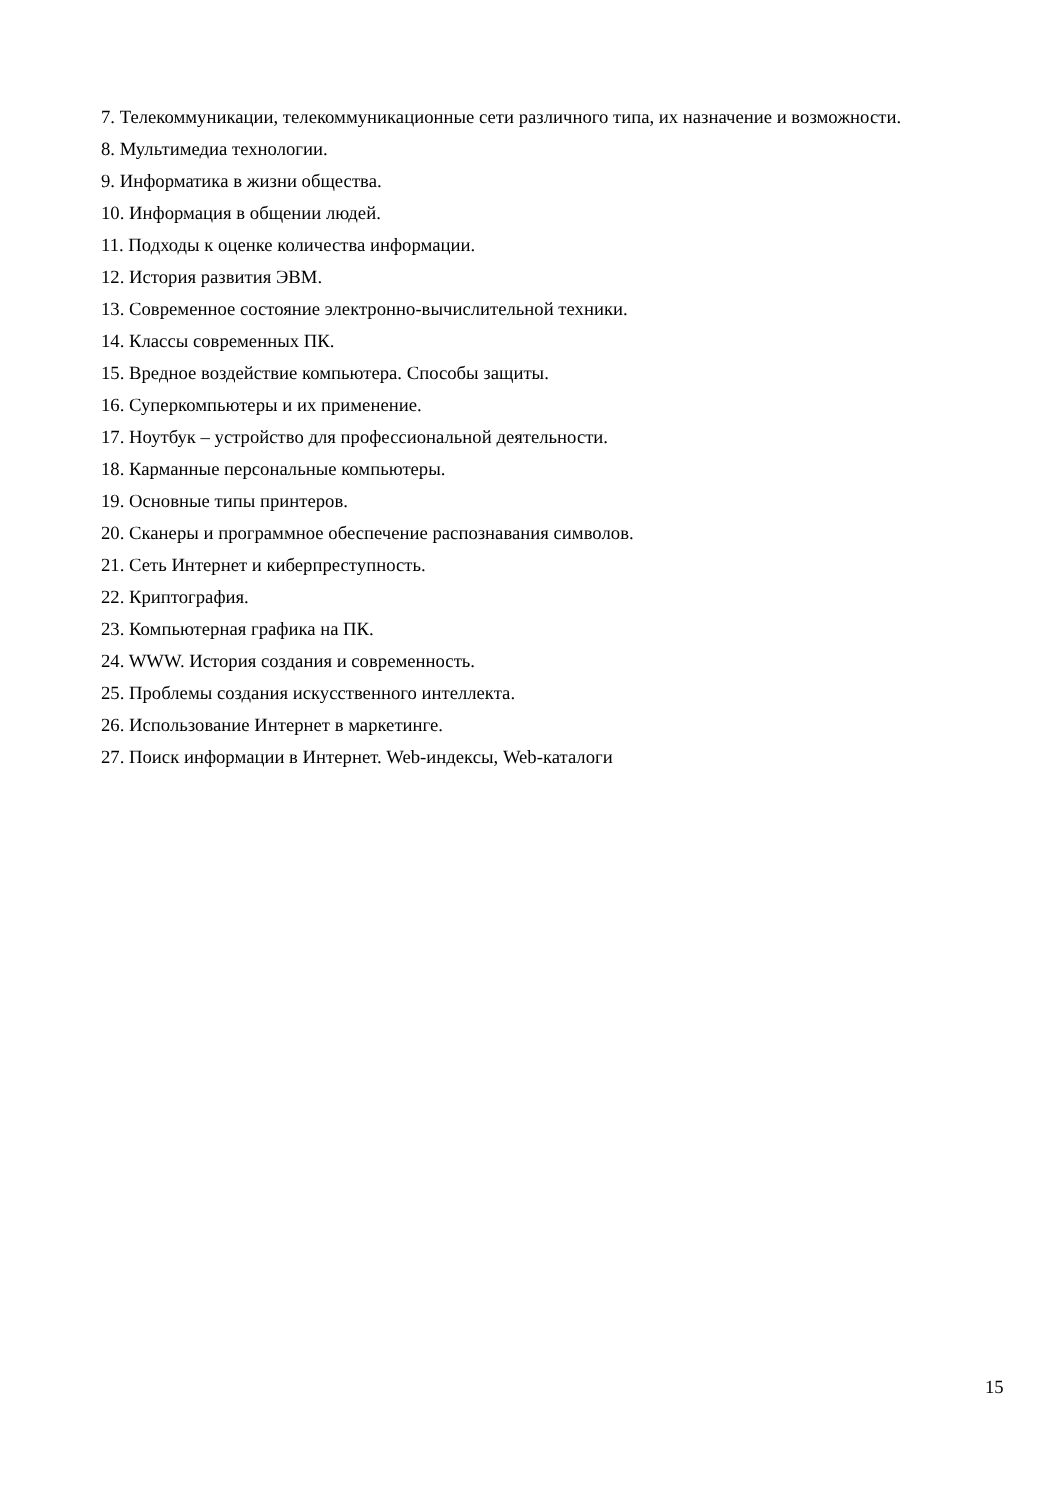7. Телекоммуникации, телекоммуникационные сети различного типа, их назначение и возможности.
8. Мультимедиа технологии.
9. Информатика в жизни общества.
10. Информация в общении людей.
11. Подходы к оценке количества информации.
12. История развития ЭВМ.
13. Современное состояние электронно-вычислительной техники.
14. Классы современных ПК.
15. Вредное воздействие компьютера. Способы защиты.
16. Суперкомпьютеры и их применение.
17. Ноутбук – устройство для профессиональной деятельности.
18. Карманные персональные компьютеры.
19. Основные типы принтеров.
20. Сканеры и программное обеспечение распознавания символов.
21. Сеть Интернет и киберпреступность.
22. Криптография.
23. Компьютерная графика на ПК.
24. WWW. История создания и современность.
25. Проблемы создания искусственного интеллекта.
26. Использование Интернет в маркетинге.
27. Поиск информации в Интернет. Web-индексы, Web-каталоги
15